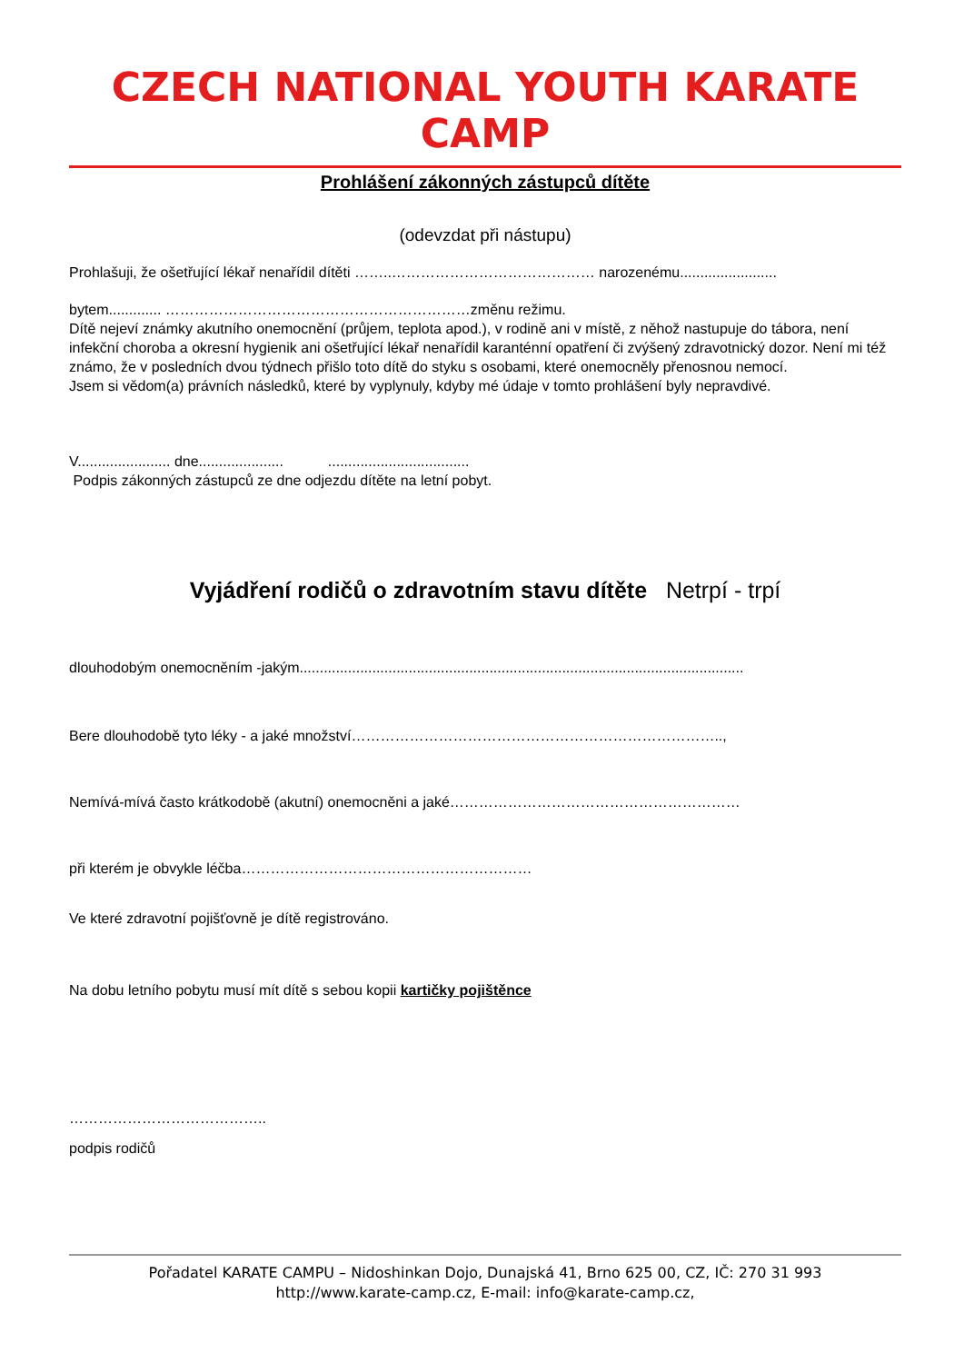CZECH NATIONAL YOUTH KARATE CAMP
Prohlášení zákonných zástupců dítěte
(odevzdat při nástupu)
Prohlašuji, že ošetřující lékař nenařídil dítěti ……..…………………………………… narozenému........................
bytem............. ………………………………………………………změnu režimu.
Dítě nejeví známky akutního onemocnění (průjem, teplota apod.), v rodině ani v místě, z něhož nastupuje do tábora, není infekční choroba a okresní hygienik ani ošetřující lékař nenařídil karanténní opatření či zvýšený zdravotnický dozor. Není mi též známo, že v posledních dvou týdnech přišlo toto dítě do styku s osobami, které onemocněly přenosnou nemocí.
Jsem si vědom(a) právních následků, které by vyplynuly, kdyby mé údaje v tomto prohlášení byly nepravdivé.
V....................... dne..................... ...................................
Podpis zákonných zástupců ze dne odjezdu dítěte na letní pobyt.
Vyjádření rodičů o zdravotním stavu dítěte Netrpí - trpí
dlouhodobým onemocněním -jakým..............................................................................................................
Bere dlouhodobě tyto léky - a jaké množství…………………………………………………………………..,
Nemívá-mívá často krátkodobě (akutní) onemocněni a jaké……………………………………………………
při kterém je obvykle léčba……………………………………………………
Ve které zdravotní pojišťovně je dítě registrováno.
Na dobu letního pobytu musí mít dítě s sebou kopii kartičky pojištěnce
…………………………………..
podpis rodičů
Pořadatel KARATE CAMPU – Nidoshinkan Dojo, Dunajská 41, Brno 625 00, CZ, IČ: 270 31 993
http://www.karate-camp.cz, E-mail: info@karate-camp.cz,